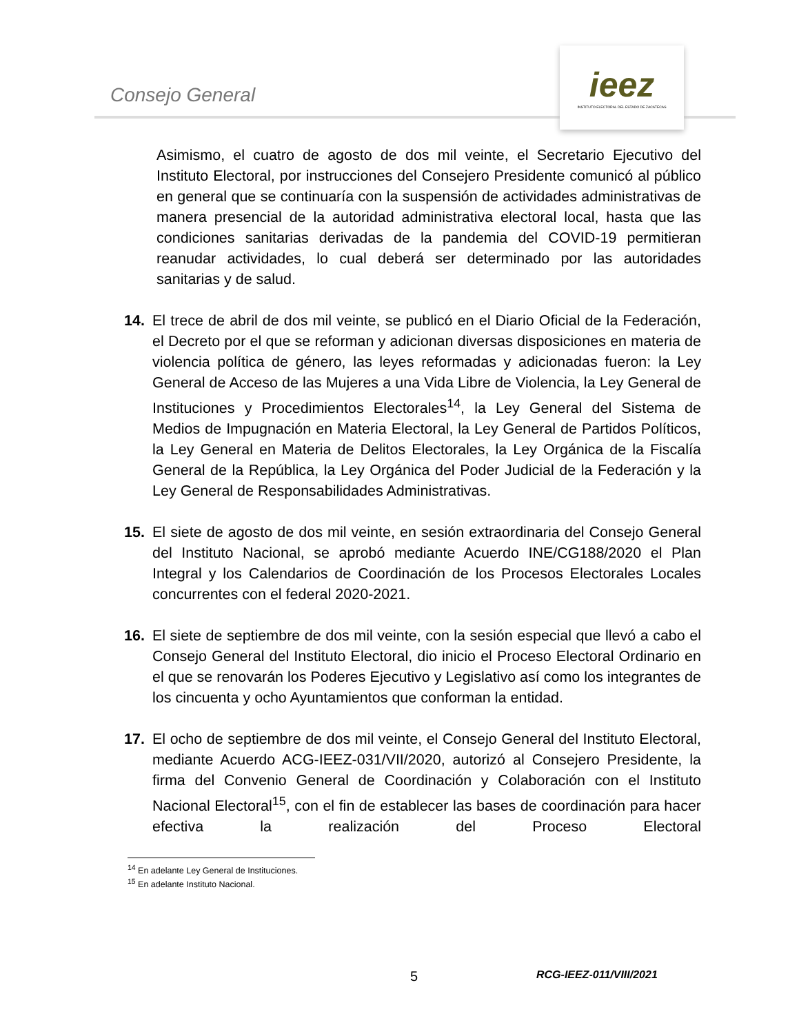Consejo General
ieez
INSTITUTO ELECTORAL DEL ESTADO DE ZACATECAS
Asimismo, el cuatro de agosto de dos mil veinte, el Secretario Ejecutivo del Instituto Electoral, por instrucciones del Consejero Presidente comunicó al público en general que se continuaría con la suspensión de actividades administrativas de manera presencial de la autoridad administrativa electoral local, hasta que las condiciones sanitarias derivadas de la pandemia del COVID-19 permitieran reanudar actividades, lo cual deberá ser determinado por las autoridades sanitarias y de salud.
14. El trece de abril de dos mil veinte, se publicó en el Diario Oficial de la Federación, el Decreto por el que se reforman y adicionan diversas disposiciones en materia de violencia política de género, las leyes reformadas y adicionadas fueron: la Ley General de Acceso de las Mujeres a una Vida Libre de Violencia, la Ley General de Instituciones y Procedimientos Electorales<sup>14</sup>, la Ley General del Sistema de Medios de Impugnación en Materia Electoral, la Ley General de Partidos Políticos, la Ley General en Materia de Delitos Electorales, la Ley Orgánica de la Fiscalía General de la República, la Ley Orgánica del Poder Judicial de la Federación y la Ley General de Responsabilidades Administrativas.
15. El siete de agosto de dos mil veinte, en sesión extraordinaria del Consejo General del Instituto Nacional, se aprobó mediante Acuerdo INE/CG188/2020 el Plan Integral y los Calendarios de Coordinación de los Procesos Electorales Locales concurrentes con el federal 2020-2021.
16. El siete de septiembre de dos mil veinte, con la sesión especial que llevó a cabo el Consejo General del Instituto Electoral, dio inicio el Proceso Electoral Ordinario en el que se renovarán los Poderes Ejecutivo y Legislativo así como los integrantes de los cincuenta y ocho Ayuntamientos que conforman la entidad.
17. El ocho de septiembre de dos mil veinte, el Consejo General del Instituto Electoral, mediante Acuerdo ACG-IEEZ-031/VII/2020, autorizó al Consejero Presidente, la firma del Convenio General de Coordinación y Colaboración con el Instituto Nacional Electoral<sup>15</sup>, con el fin de establecer las bases de coordinación para hacer efectiva la realización del Proceso Electoral
<sup>14</sup> En adelante Ley General de Instituciones.
<sup>15</sup> En adelante Instituto Nacional.
5 RCG-IEEZ-011/VIII/2021